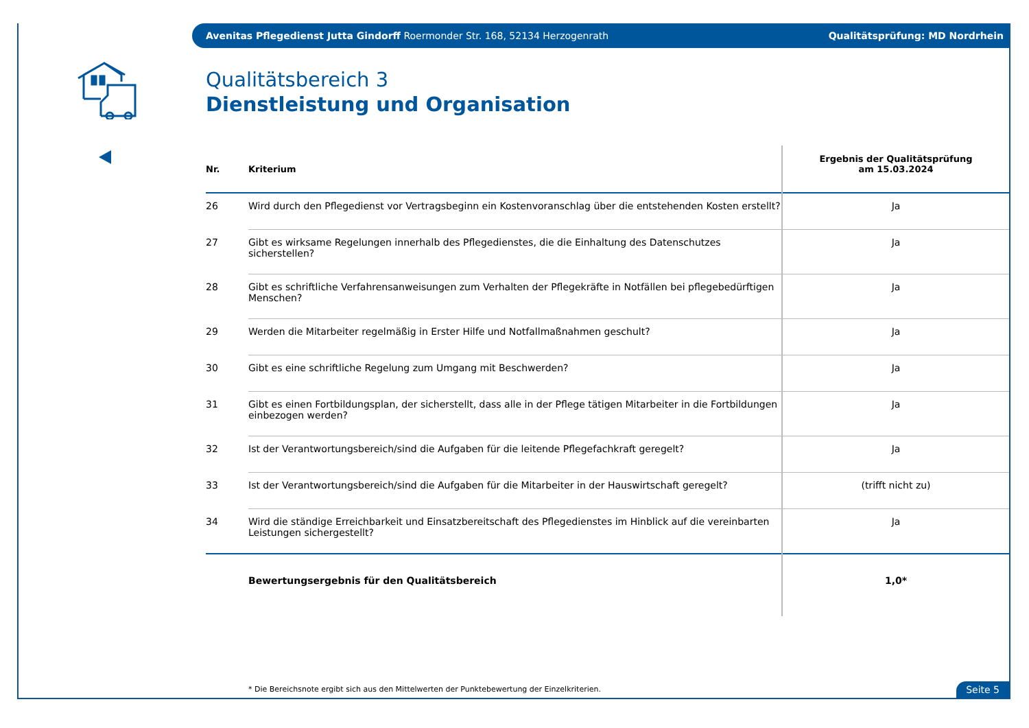Avenitas Pflegedienst Jutta Gindorff Roermonder Str. 168, 52134 Herzogenrath Qualitätsprüfung: MD Nordrhein
Qualitätsbereich 3
Dienstleistung und Organisation
| Nr. | Kriterium | Ergebnis der Qualitätsprüfung am 15.03.2024 |
| --- | --- | --- |
| 26 | Wird durch den Pflegedienst vor Vertragsbeginn ein Kostenvoranschlag über die entstehenden Kosten erstellt? | Ja |
| 27 | Gibt es wirksame Regelungen innerhalb des Pflegedienstes, die die Einhaltung des Datenschutzes sicherstellen? | Ja |
| 28 | Gibt es schriftliche Verfahrensanweisungen zum Verhalten der Pflegekräfte in Notfällen bei pflegebedürftigen Menschen? | Ja |
| 29 | Werden die Mitarbeiter regelmäßig in Erster Hilfe und Notfallmaßnahmen geschult? | Ja |
| 30 | Gibt es eine schriftliche Regelung zum Umgang mit Beschwerden? | Ja |
| 31 | Gibt es einen Fortbildungsplan, der sicherstellt, dass alle in der Pflege tätigen Mitarbeiter in die Fortbildungen einbezogen werden? | Ja |
| 32 | Ist der Verantwortungsbereich/sind die Aufgaben für die leitende Pflegefachkraft geregelt? | Ja |
| 33 | Ist der Verantwortungsbereich/sind die Aufgaben für die Mitarbeiter in der Hauswirtschaft geregelt? | (trifft nicht zu) |
| 34 | Wird die ständige Erreichbarkeit und Einsatzbereitschaft des Pflegedienstes im Hinblick auf die vereinbarten Leistungen sichergestellt? | Ja |
| | Bewertungsergebnis für den Qualitätsbereich | 1,0* |
* Die Bereichsnote ergibt sich aus den Mittelwerten der Punktebewertung der Einzelkriterien.
Seite 5